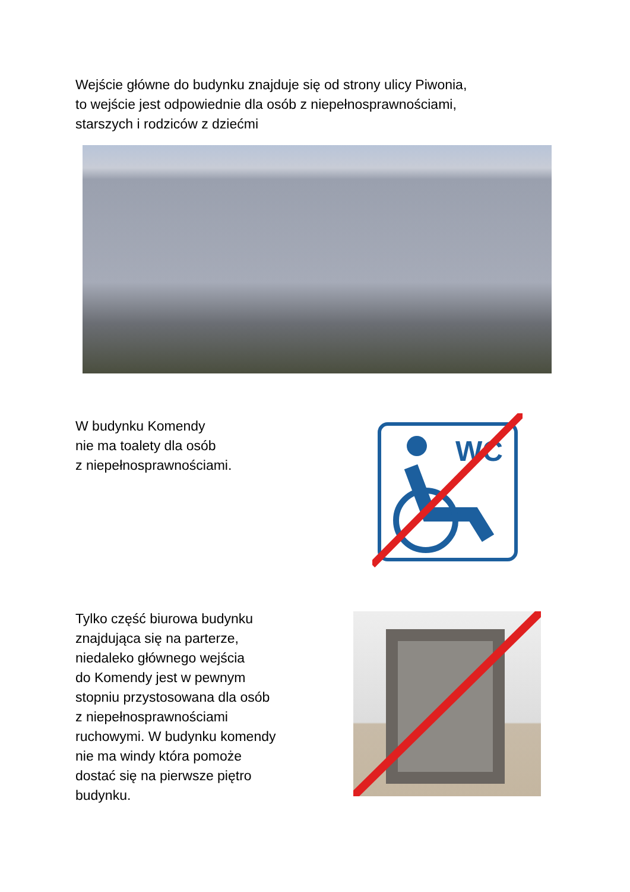Wejście główne do budynku znajduje się od strony ulicy Piwonia,
to wejście jest odpowiednie dla osób z niepełnosprawnościami,
starszych i rodziców z dziećmi
W budynku Komendy
nie ma toalety dla osób
z niepełnosprawnościami.
WC
Tylko część biurowa budynku
znajdująca się na parterze,
niedaleko głównego wejścia
do Komendy jest w pewnym
stopniu przystosowana dla osób
z niepełnosprawnościami
ruchowymi. W budynku komendy
nie ma windy która pomoże
dostać się na pierwsze piętro
budynku.